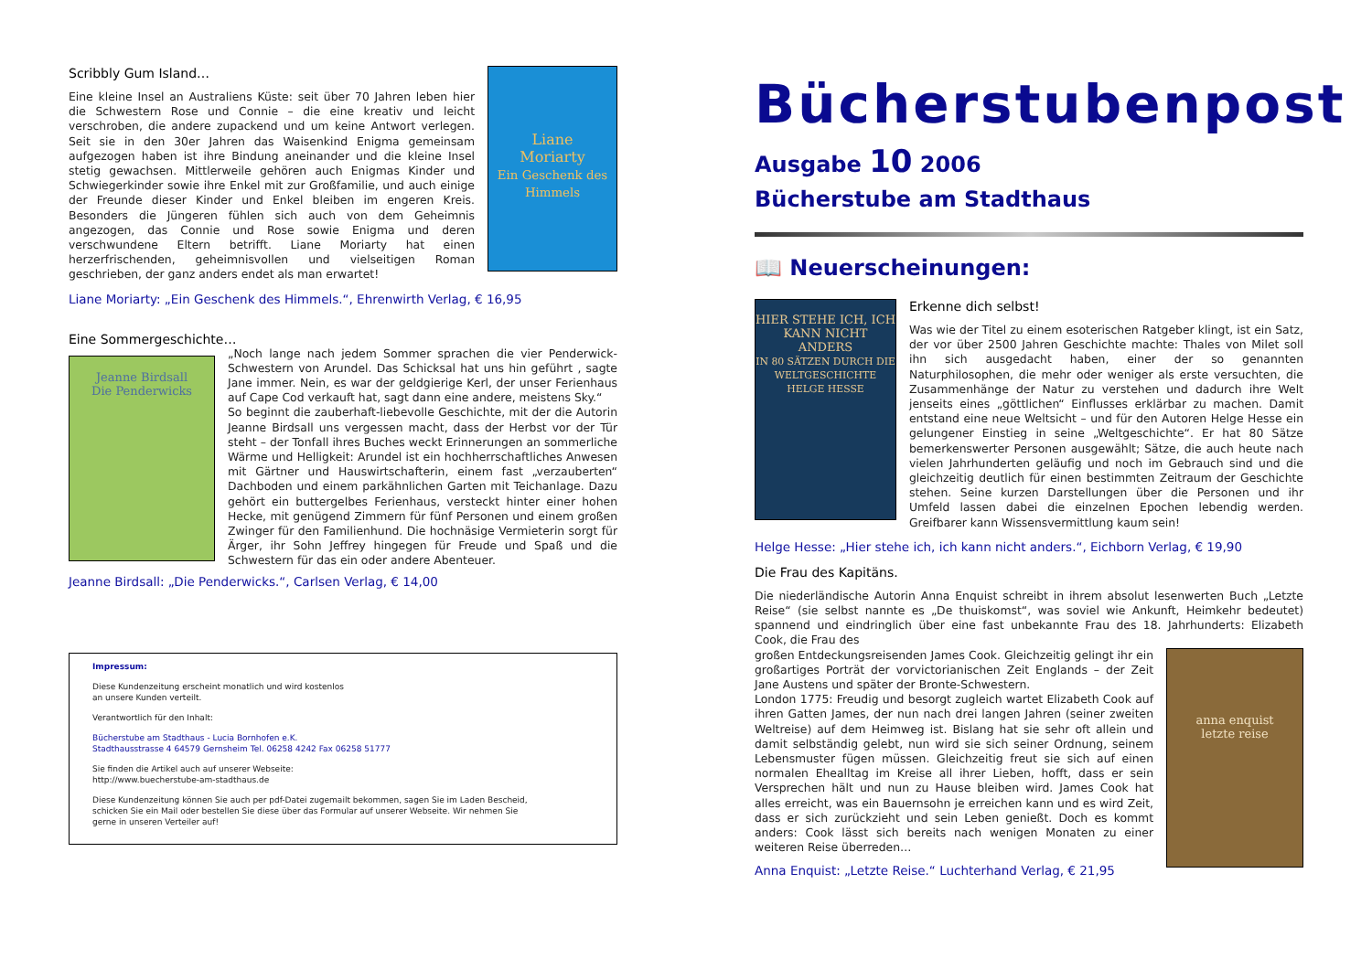Scribbly Gum Island…
Eine kleine Insel an Australiens Küste: seit über 70 Jahren leben hier die Schwestern Rose und Connie – die eine kreativ und leicht verschroben, die andere zupackend und um keine Antwort verlegen. Seit sie in den 30er Jahren das Waisenkind Enigma gemeinsam aufgezogen haben ist ihre Bindung aneinander und die kleine Insel stetig gewachsen. Mittlerweile gehören auch Enigmas Kinder und Schwiegerkinder sowie ihre Enkel mit zur Großfamilie, und auch einige der Freunde dieser Kinder und Enkel bleiben im engeren Kreis. Besonders die Jüngeren fühlen sich auch von dem Geheimnis angezogen, das Connie und Rose sowie Enigma und deren verschwundene Eltern betrifft. Liane Moriarty hat einen herzerfrischenden, geheimnisvollen und vielseitigen Roman geschrieben, der ganz anders endet als man erwartet!
Liane
Moriarty
Ein Geschenk des Himmels
Liane Moriarty: „Ein Geschenk des Himmels.“, Ehrenwirth Verlag, € 16,95
Eine Sommergeschichte…
Jeanne Birdsall
Die Penderwicks
„Noch lange nach jedem Sommer sprachen die vier Penderwick-Schwestern von Arundel. Das Schicksal hat uns hin geführt , sagte Jane immer. Nein, es war der geldgierige Kerl, der unser Ferienhaus auf Cape Cod verkauft hat, sagt dann eine andere, meistens Sky.“
So beginnt die zauberhaft-liebevolle Geschichte, mit der die Autorin Jeanne Birdsall uns vergessen macht, dass der Herbst vor der Tür steht – der Tonfall ihres Buches weckt Erinnerungen an sommerliche Wärme und Helligkeit: Arundel ist ein hochherrschaftliches Anwesen mit Gärtner und Hauswirtschafterin, einem fast „verzauberten“ Dachboden und einem parkähnlichen Garten mit Teichanlage. Dazu gehört ein buttergelbes Ferienhaus, versteckt hinter einer hohen Hecke, mit genügend Zimmern für fünf Personen und einem großen Zwinger für den Familienhund. Die hochnäsige Vermieterin sorgt für Ärger, ihr Sohn Jeffrey hingegen für Freude und Spaß und die Schwestern für das ein oder andere Abenteuer.
Jeanne Birdsall: „Die Penderwicks.“, Carlsen Verlag, € 14,00
Impressum:
Diese Kundenzeitung erscheint monatlich und wird kostenlos
an unsere Kunden verteilt.
Verantwortlich für den Inhalt:
Bücherstube am Stadthaus - Lucia Bornhofen e.K.
Stadthausstrasse 4 64579 Gernsheim Tel. 06258 4242 Fax 06258 51777
Sie finden die Artikel auch auf unserer Webseite:
http://www.buecherstube-am-stadthaus.de
Diese Kundenzeitung können Sie auch per pdf-Datei zugemailt bekommen, sagen Sie im Laden Bescheid,
schicken Sie ein Mail oder bestellen Sie diese über das Formular auf unserer Webseite. Wir nehmen Sie
gerne in unseren Verteiler auf!
Bücherstubenpost
Ausgabe 10 2006
Bücherstube am Stadthaus
📖 Neuerscheinungen:
HIER STEHE ICH, ICH KANN NICHT ANDERS
IN 80 SÄTZEN DURCH DIE WELTGESCHICHTE
HELGE HESSE
Erkenne dich selbst!
Was wie der Titel zu einem esoterischen Ratgeber klingt, ist ein Satz, der vor über 2500 Jahren Geschichte machte: Thales von Milet soll ihn sich ausgedacht haben, einer der so genannten Naturphilosophen, die mehr oder weniger als erste versuchten, die Zusammenhänge der Natur zu verstehen und dadurch ihre Welt jenseits eines „göttlichen“ Einflusses erklärbar zu machen. Damit entstand eine neue Weltsicht – und für den Autoren Helge Hesse ein gelungener Einstieg in seine „Weltgeschichte“. Er hat 80 Sätze bemerkenswerter Personen ausgewählt; Sätze, die auch heute nach vielen Jahrhunderten geläufig und noch im Gebrauch sind und die gleichzeitig deutlich für einen bestimmten Zeitraum der Geschichte stehen. Seine kurzen Darstellungen über die Personen und ihr Umfeld lassen dabei die einzelnen Epochen lebendig werden. Greifbarer kann Wissensvermittlung kaum sein!
Helge Hesse: „Hier stehe ich, ich kann nicht anders.“, Eichborn Verlag, € 19,90
Die Frau des Kapitäns.
Die niederländische Autorin Anna Enquist schreibt in ihrem absolut lesenwerten Buch „Letzte Reise“ (sie selbst nannte es „De thuiskomst“, was soviel wie Ankunft, Heimkehr bedeutet) spannend und eindringlich über eine fast unbekannte Frau des 18. Jahrhunderts: Elizabeth Cook, die Frau des
großen Entdeckungsreisenden James Cook. Gleichzeitig gelingt ihr ein großartiges Porträt der vorvictorianischen Zeit Englands – der Zeit Jane Austens und später der Bronte-Schwestern.
London 1775: Freudig und besorgt zugleich wartet Elizabeth Cook auf ihren Gatten James, der nun nach drei langen Jahren (seiner zweiten Weltreise) auf dem Heimweg ist. Bislang hat sie sehr oft allein und damit selbständig gelebt, nun wird sie sich seiner Ordnung, seinem Lebensmuster fügen müssen. Gleichzeitig freut sie sich auf einen normalen Ehealltag im Kreise all ihrer Lieben, hofft, dass er sein Versprechen hält und nun zu Hause bleiben wird. James Cook hat alles erreicht, was ein Bauernsohn je erreichen kann und es wird Zeit, dass er sich zurückzieht und sein Leben genießt. Doch es kommt anders: Cook lässt sich bereits nach wenigen Monaten zu einer weiteren Reise überreden…
Anna Enquist: „Letzte Reise.“ Luchterhand Verlag, € 21,95
anna enquist
letzte reise